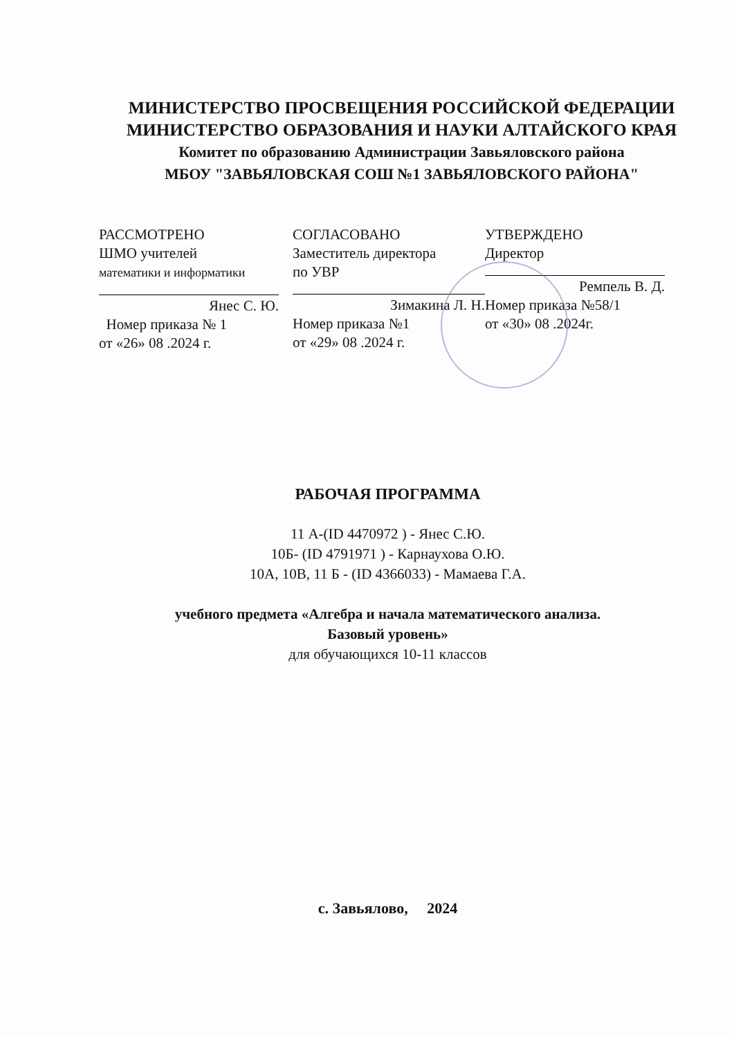МИНИСТЕРСТВО ПРОСВЕЩЕНИЯ РОССИЙСКОЙ ФЕДЕРАЦИИ
МИНИСТЕРСТВО ОБРАЗОВАНИЯ И НАУКИ АЛТАЙСКОГО КРАЯ
Комитет по образованию Администрации Завьяловского района
МБОУ "ЗАВЬЯЛОВСКАЯ СОШ №1 ЗАВЬЯЛОВСКОГО РАЙОНА"
РАССМОТРЕНО
ШМО учителей
математики и информатики
Янес С. Ю.
Номер приказа № 1
от «26» 08 .2024 г.
СОГЛАСОВАНО
Заместитель директора
по УВР
Зимакина Л. Н.
Номер приказа №1
от «29» 08 .2024 г.
УТВЕРЖДЕНО
Директор
Ремпель В. Д.
Номер приказа №58/1
от «30» 08 .2024г.
РАБОЧАЯ ПРОГРАММА
11 А-(ID 4470972 ) - Янес С.Ю.
10Б- (ID 4791971 ) - Карнаухова О.Ю.
10А, 10В, 11 Б - (ID 4366033) - Мамаева Г.А.
учебного предмета «Алгебра и начала математического анализа.
Базовый уровень»
для обучающихся 10-11 классов
с. Завьялово, 2024